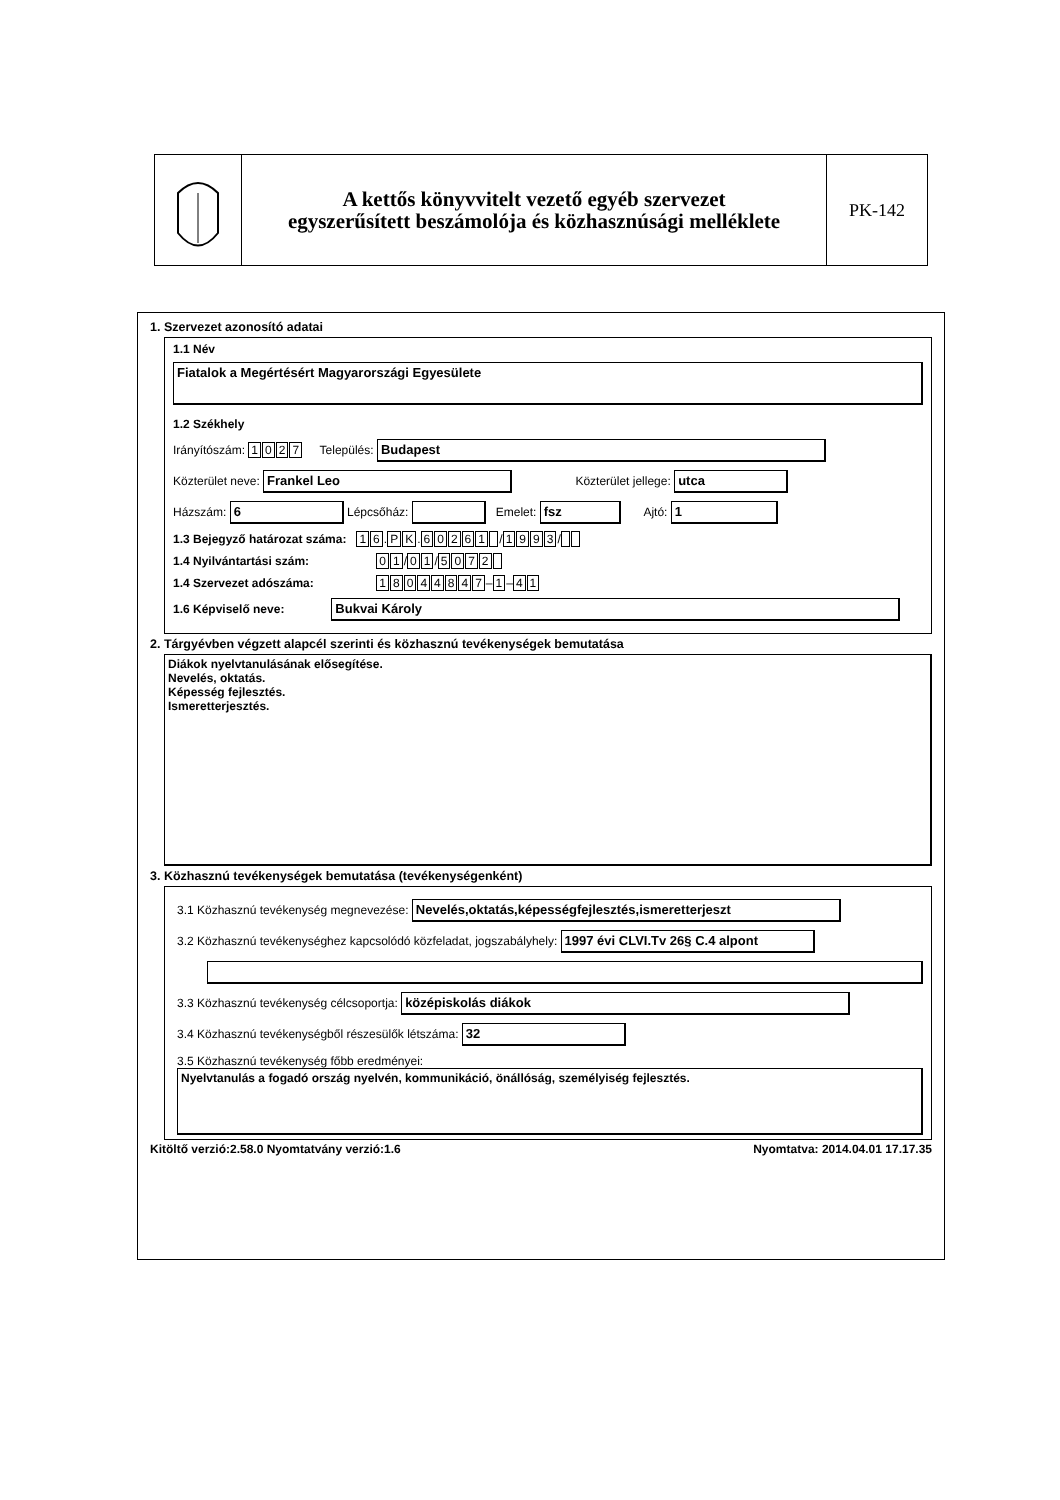A kettős könyvvitelt vezető egyéb szervezet
egyszerűsített beszámolója és közhasznúsági melléklete
PK-142
1. Szervezet azonosító adatai
1.1 Név
Fiatalok a Megértésért Magyarországi Egyesülete
1.2 Székhely
Irányítószám: 1027 Település: Budapest
Közterület neve: Frankel Leo Közterület jellege: utca
Házszám: 6 Lépcsőház: Emelet: fsz Ajtó: 1
1.3 Bejegyző határozat száma: 16.PK.60261 /1993 /
1.4 Nyilvántartási szám: 01 /01 /5072
1.4 Szervezet adószáma: 18044847 –1 –41
1.6 Képviselő neve: Bukvai Károly
2. Tárgyévben végzett alapcél szerinti és közhasznú tevékenységek bemutatása
Diákok nyelvtanulásának elősegítése.
Nevelés, oktatás.
Képesség fejlesztés.
Ismeretterjesztés.
3. Közhasznú tevékenységek bemutatása (tevékenységenként)
3.1 Közhasznú tevékenység megnevezése: Nevelés,oktatás,képességfejlesztés,ismeretterjeszt
3.2 Közhasznú tevékenységhez kapcsolódó közfeladat, jogszabályhely: 1997 évi CLVI.Tv 26§ C.4 alpont
3.3 Közhasznú tevékenység célcsoportja: középiskolás diákok
3.4 Közhasznú tevékenységből részesülők létszáma: 32
3.5 Közhasznú tevékenység főbb eredményei:
Nyelvtanulás a fogadó ország nyelvén, kommunikáció, önállóság, személyiség fejlesztés.
Kitöltő verzió:2.58.0 Nyomtatvány verzió:1.6 Nyomtatva: 2014.04.01 17.17.35